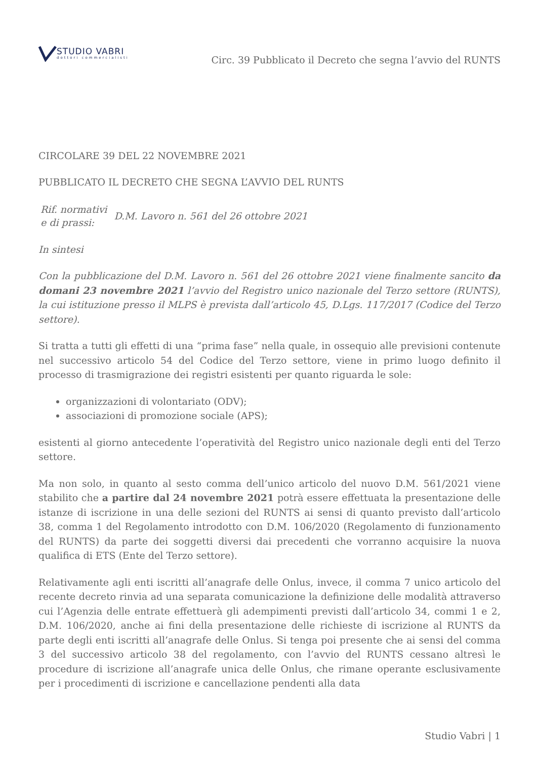STUDIO VABRI
dottori commercialisti
Circ. 39 Pubblicato il Decreto che segna l’avvio del RUNTS
CIRCOLARE 39 DEL 22 NOVEMBRE 2021
PUBBLICATO IL DECRETO CHE SEGNA L’AVVIO DEL RUNTS
| Rif. normativi e di prassi: | D.M. Lavoro n. 561 del 26 ottobre 2021 |
In sintesi
Con la pubblicazione del D.M. Lavoro n. 561 del 26 ottobre 2021 viene finalmente sancito da domani 23 novembre 2021 l’avvio del Registro unico nazionale del Terzo settore (RUNTS), la cui istituzione presso il MLPS è prevista dall’articolo 45, D.Lgs. 117/2017 (Codice del Terzo settore).
Si tratta a tutti gli effetti di una “prima fase” nella quale, in ossequio alle previsioni contenute nel successivo articolo 54 del Codice del Terzo settore, viene in primo luogo definito il processo di trasmigrazione dei registri esistenti per quanto riguarda le sole:
organizzazioni di volontariato (ODV);
associazioni di promozione sociale (APS);
esistenti al giorno antecedente l’operatività del Registro unico nazionale degli enti del Terzo settore.
Ma non solo, in quanto al sesto comma dell’unico articolo del nuovo D.M. 561/2021 viene stabilito che a partire dal 24 novembre 2021 potrà essere effettuata la presentazione delle istanze di iscrizione in una delle sezioni del RUNTS ai sensi di quanto previsto dall’articolo 38, comma 1 del Regolamento introdotto con D.M. 106/2020 (Regolamento di funzionamento del RUNTS) da parte dei soggetti diversi dai precedenti che vorranno acquisire la nuova qualifica di ETS (Ente del Terzo settore).
Relativamente agli enti iscritti all’anagrafe delle Onlus, invece, il comma 7 unico articolo del recente decreto rinvia ad una separata comunicazione la definizione delle modalità attraverso cui l’Agenzia delle entrate effettuerà gli adempimenti previsti dall’articolo 34, commi 1 e 2, D.M. 106/2020, anche ai fini della presentazione delle richieste di iscrizione al RUNTS da parte degli enti iscritti all’anagrafe delle Onlus. Si tenga poi presente che ai sensi del comma 3 del successivo articolo 38 del regolamento, con l’avvio del RUNTS cessano altresì le procedure di iscrizione all’anagrafe unica delle Onlus, che rimane operante esclusivamente per i procedimenti di iscrizione e cancellazione pendenti alla data
Studio Vabri | 1